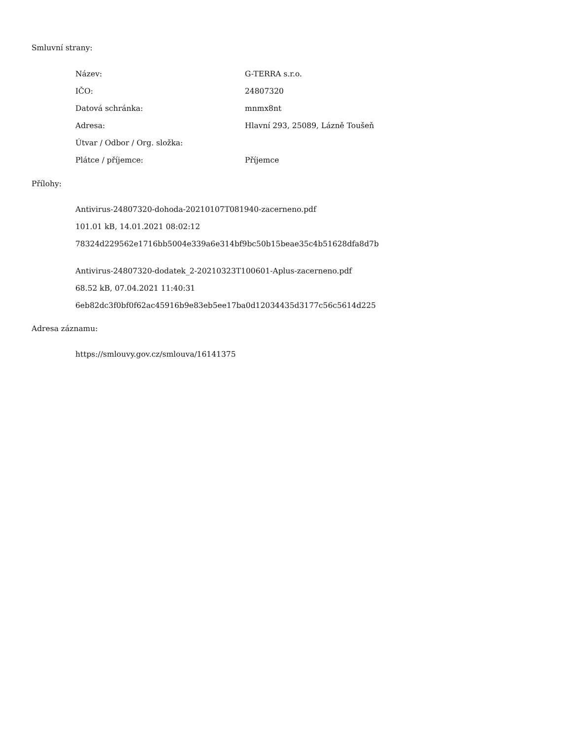Smluvní strany:
| Název: | G-TERRA s.r.o. |
| IČO: | 24807320 |
| Datová schránka: | mnmx8nt |
| Adresa: | Hlavní 293, 25089, Lázně Toušeň |
| Útvar / Odbor / Org. složka: | |
| Plátce / příjemce: | Příjemce |
Přílohy:
Antivirus-24807320-dohoda-20210107T081940-zacerneno.pdf
101.01 kB, 14.01.2021 08:02:12
78324d229562e1716bb5004e339a6e314bf9bc50b15beae35c4b51628dfa8d7b
Antivirus-24807320-dodatek_2-20210323T100601-Aplus-zacerneno.pdf
68.52 kB, 07.04.2021 11:40:31
6eb82dc3f0bf0f62ac45916b9e83eb5ee17ba0d12034435d3177c56c5614d225
Adresa záznamu:
https://smlouvy.gov.cz/smlouva/16141375